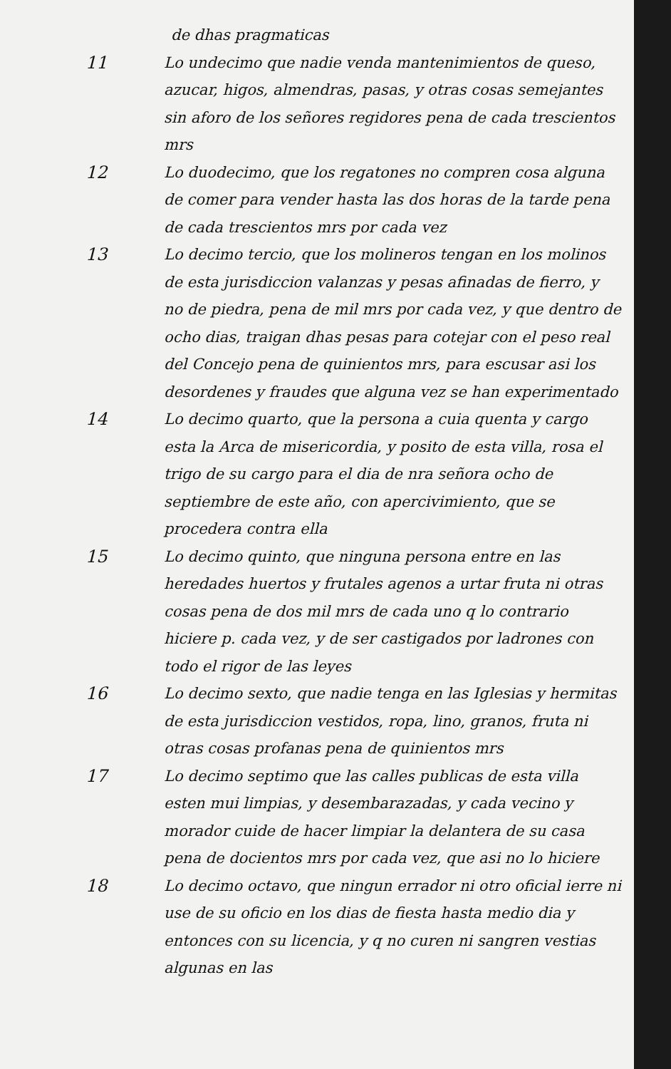de dhas pragmaticas
11 Lo undecimo que nadie venda mantenimientos de queso, azucar, higos, almendras, pasas, y otras cosas semejantes sin aforo de los señores regidores pena de cada trescientos mrs
12 Lo duodecimo, que los regatones no compren cosa alguna de comer para vender hasta las dos horas de la tarde pena de cada trescientos mrs por cada vez
13 Lo decimo tercio, que los molineros tengan en los molinos de esta jurisdiccion valanzas y pesas afinadas de fierro, y no de piedra, pena de mil mrs por cada vez, y que dentro de ocho dias, traigan dhas pesas para cotejar con el peso real del Concejo pena de quinientos mrs, para escusar asi los desordenes y fraudes que alguna vez se han experimentado
14 Lo decimo quarto, que la persona a cuia quenta y cargo esta la Arca de misericordia, y posito de esta villa, rosa el trigo de su cargo para el dia de nra señora ocho de septiembre de este año, con apercivimiento, que se procedera contra ella
15 Lo decimo quinto, que ninguna persona entre en las heredades huertos y frutales agenos a urtar fruta ni otras cosas pena de dos mil mrs de cada uno q lo contrario hiciere p. cada vez, y de ser castigados por ladrones con todo el rigor de las leyes
16 Lo decimo sexto, que nadie tenga en las Iglesias y hermitas de esta jurisdiccion vestidos, ropa, lino, granos, fruta ni otras cosas profanas pena de quinientos mrs
17 Lo decimo septimo que las calles publicas de esta villa esten mui limpias, y desembarazadas, y cada vecino y morador cuide de hacer limpiar la delantera de su casa pena de docientos mrs por cada vez, que asi no lo hiciere
18 Lo decimo octavo, que ningun errador ni otro oficial ierre ni use de su oficio en los dias de fiesta hasta medio dia y entonces con su licencia, y q no curen ni sangren vestias algunas en las